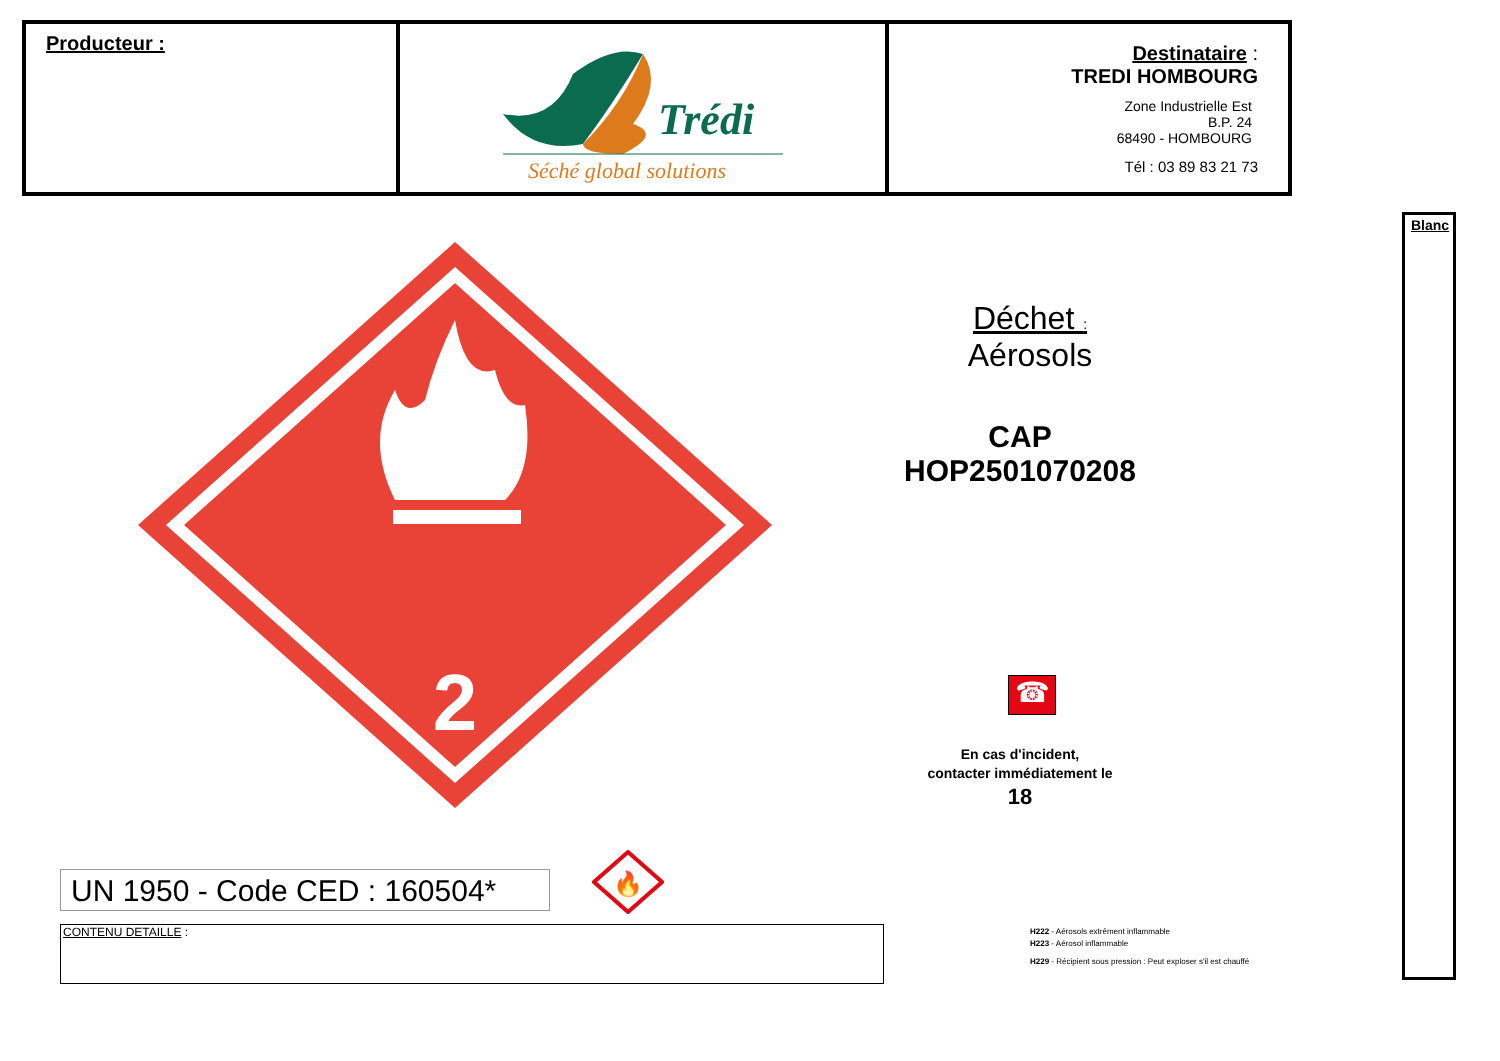| Producteur : | Trédi Séché global solutions | Destinataire : TREDI HOMBOURG Zone Industrielle Est B.P. 24 68490 - HOMBOURG Tél : 03 89 83 21 73 |
Blanc
2
Déchet :
Aérosols
CAP
HOP2501070208
☎
En cas d'incident,
contacter immédiatement le
18
UN 1950 - Code CED : 160504*
🔥
CONTENU DETAILLE :
H222 - Aérosols extrêment inflammable
H223 - Aérosol inflammable
H229 - Récipient sous pression : Peut exploser s'il est chauffé